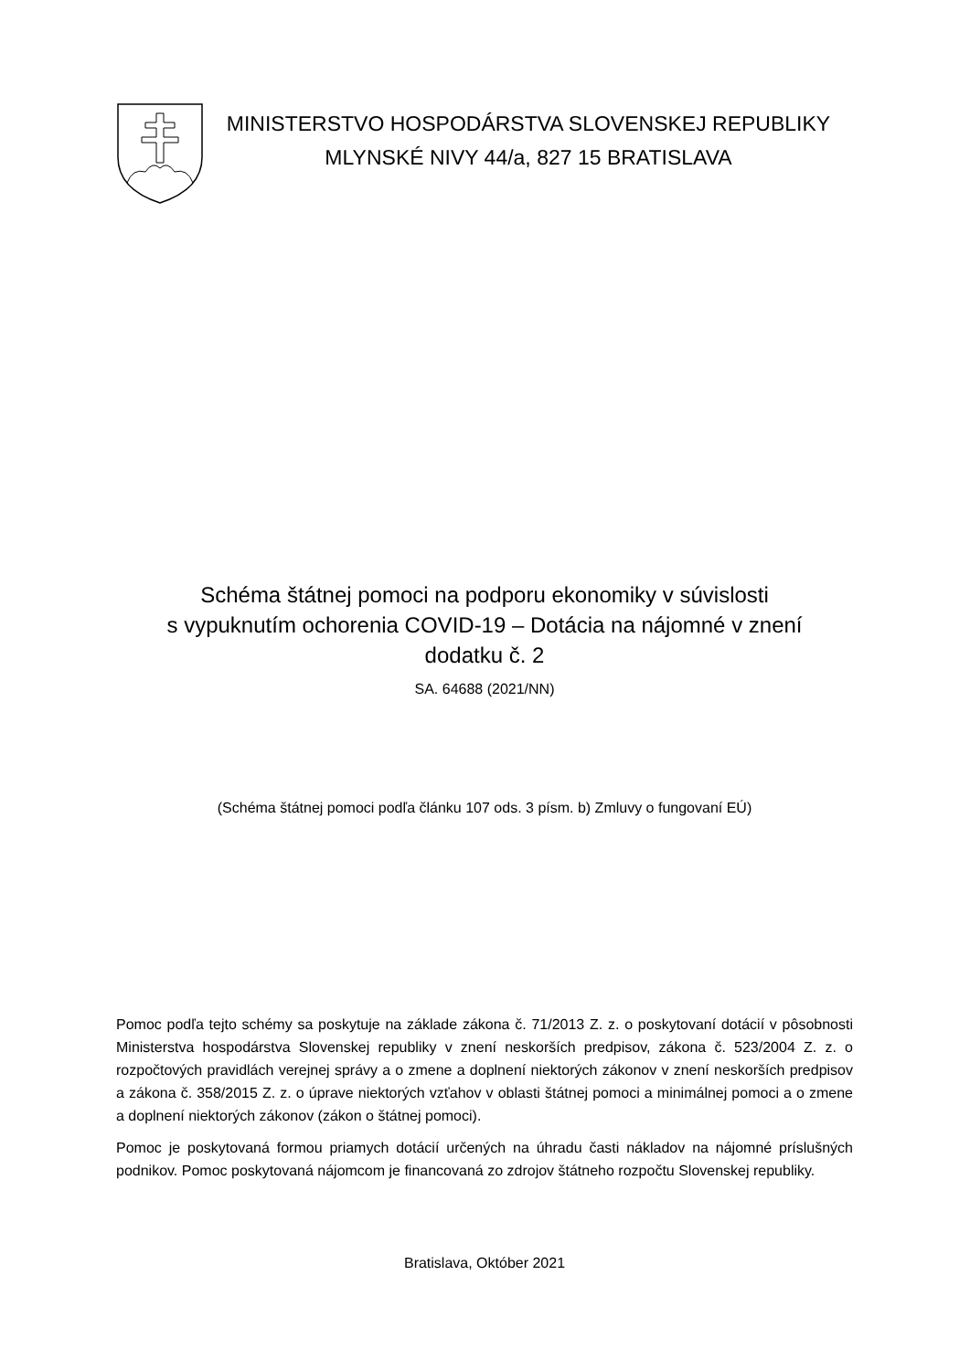MINISTERSTVO HOSPODÁRSTVA SLOVENSKEJ REPUBLIKY
MLYNSKÉ NIVY 44/a, 827 15 BRATISLAVA
Schéma štátnej pomoci na podporu ekonomiky v súvislosti
s vypuknutím ochorenia COVID-19 – Dotácia na nájomné v znení
dodatku č. 2
SA. 64688 (2021/NN)
(Schéma štátnej pomoci podľa článku 107 ods. 3 písm. b) Zmluvy o fungovaní EÚ)
Pomoc podľa tejto schémy sa poskytuje na základe zákona č. 71/2013 Z. z. o poskytovaní dotácií v pôsobnosti Ministerstva hospodárstva Slovenskej republiky v znení neskorších predpisov, zákona č. 523/2004 Z. z. o rozpočtových pravidlách verejnej správy a o zmene a doplnení niektorých zákonov v znení neskorších predpisov a zákona č. 358/2015 Z. z. o úprave niektorých vzťahov v oblasti štátnej pomoci a minimálnej pomoci a o zmene a doplnení niektorých zákonov (zákon o štátnej pomoci).
Pomoc je poskytovaná formou priamych dotácií určených na úhradu časti nákladov na nájomné príslušných podnikov. Pomoc poskytovaná nájomcom je financovaná zo zdrojov štátneho rozpočtu Slovenskej republiky.
Bratislava, Október 2021